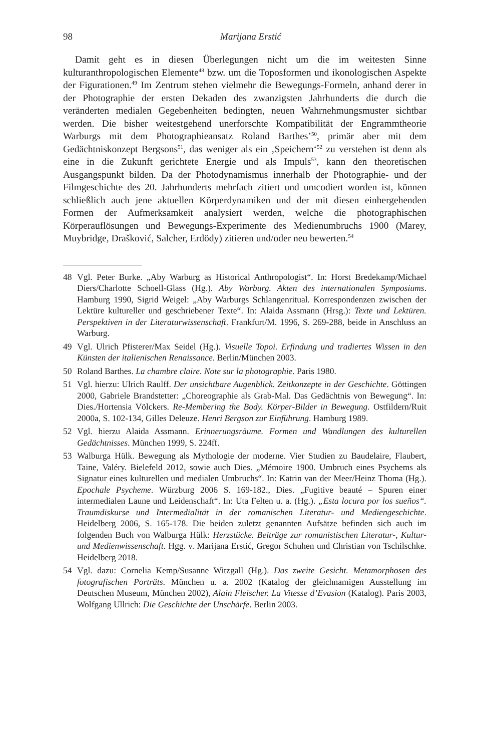98 Marijana Erstić
Damit geht es in diesen Überlegungen nicht um die im weitesten Sinne kulturanthropologischen Elemente<sup>48</sup> bzw. um die Toposformen und ikonologischen Aspekte der Figurationen.<sup>49</sup> Im Zentrum stehen vielmehr die Bewegungs-Formeln, anhand derer in der Photographie der ersten Dekaden des zwanzigsten Jahrhunderts die durch die veränderten medialen Gegebenheiten bedingten, neuen Wahrnehmungsmuster sichtbar werden. Die bisher weitestgehend unerforschte Kompatibilität der Engrammtheorie Warburgs mit dem Photographieansatz Roland Barthes’<sup>50</sup>, primär aber mit dem Gedächtniskonzept Bergsons<sup>51</sup>, das weniger als ein ‚Speichern‘<sup>52</sup> zu verstehen ist denn als eine in die Zukunft gerichtete Energie und als Impuls<sup>53</sup>, kann den theoretischen Ausgangspunkt bilden. Da der Photodynamismus innerhalb der Photographie- und der Filmgeschichte des 20. Jahrhunderts mehrfach zitiert und umcodiert worden ist, können schließlich auch jene aktuellen Körperdynamiken und der mit diesen einhergehenden Formen der Aufmerksamkeit analysiert werden, welche die photographischen Körperauflösungen und Bewegungs-Experimente des Medienumbruchs 1900 (Marey, Muybridge, Drašković, Salcher, Erdödy) zitieren und/oder neu bewerten.<sup>54</sup>
48 Vgl. Peter Burke. „Aby Warburg as Historical Anthropologist“. In: Horst Bredekamp/Michael Diers/Charlotte Schoell-Glass (Hg.). Aby Warburg. Akten des internationalen Symposiums. Hamburg 1990, Sigrid Weigel: „Aby Warburgs Schlangenritual. Korrespondenzen zwischen der Lektüre kultureller und geschriebener Texte“. In: Alaida Assmann (Hrsg.): Texte und Lektüren. Perspektiven in der Literaturwissenschaft. Frankfurt/M. 1996, S. 269-288, beide in Anschluss an Warburg.
49 Vgl. Ulrich Pfisterer/Max Seidel (Hg.). Visuelle Topoi. Erfindung und tradiertes Wissen in den Künsten der italienischen Renaissance. Berlin/München 2003.
50 Roland Barthes. La chambre claire. Note sur la photographie. Paris 1980.
51 Vgl. hierzu: Ulrich Raulff. Der unsichtbare Augenblick. Zeitkonzepte in der Geschichte. Göttingen 2000, Gabriele Brandstetter: „Choreographie als Grab-Mal. Das Gedächtnis von Bewegung“. In: Dies./Hortensia Völckers. Re-Membering the Body. Körper-Bilder in Bewegung. Ostfildern/Ruit 2000a, S. 102-134, Gilles Deleuze. Henri Bergson zur Einführung. Hamburg 1989.
52 Vgl. hierzu Alaida Assmann. Erinnerungsräume. Formen und Wandlungen des kulturellen Gedächtnisses. München 1999, S. 224ff.
53 Walburga Hülk. Bewegung als Mythologie der moderne. Vier Studien zu Baudelaire, Flaubert, Taine, Valéry. Bielefeld 2012, sowie auch Dies. „Mémoire 1900. Umbruch eines Psychems als Signatur eines kulturellen und medialen Umbruchs“. In: Katrin van der Meer/Heinz Thoma (Hg.). Epochale Psycheme. Würzburg 2006 S. 169-182., Dies. „Fugitive beauté – Spuren einer intermedialen Laune und Leidenschaft“. In: Uta Felten u. a. (Hg.). „Esta locura por los sueños“. Traumdiskurse und Intermedialität in der romanischen Literatur- und Mediengeschichte. Heidelberg 2006, S. 165-178. Die beiden zuletzt genannten Aufsätze befinden sich auch im folgenden Buch von Walburga Hülk: Herzstücke. Beiträge zur romanistischen Literatur-, Kultur- und Medienwissenschaft. Hgg. v. Marijana Erstić, Gregor Schuhen und Christian von Tschilschke. Heidelberg 2018.
54 Vgl. dazu: Cornelia Kemp/Susanne Witzgall (Hg.). Das zweite Gesicht. Metamorphosen des fotografischen Porträts. München u. a. 2002 (Katalog der gleichnamigen Ausstellung im Deutschen Museum, München 2002), Alain Fleischer. La Vitesse d’Evasion (Katalog). Paris 2003, Wolfgang Ullrich: Die Geschichte der Unschärfe. Berlin 2003.